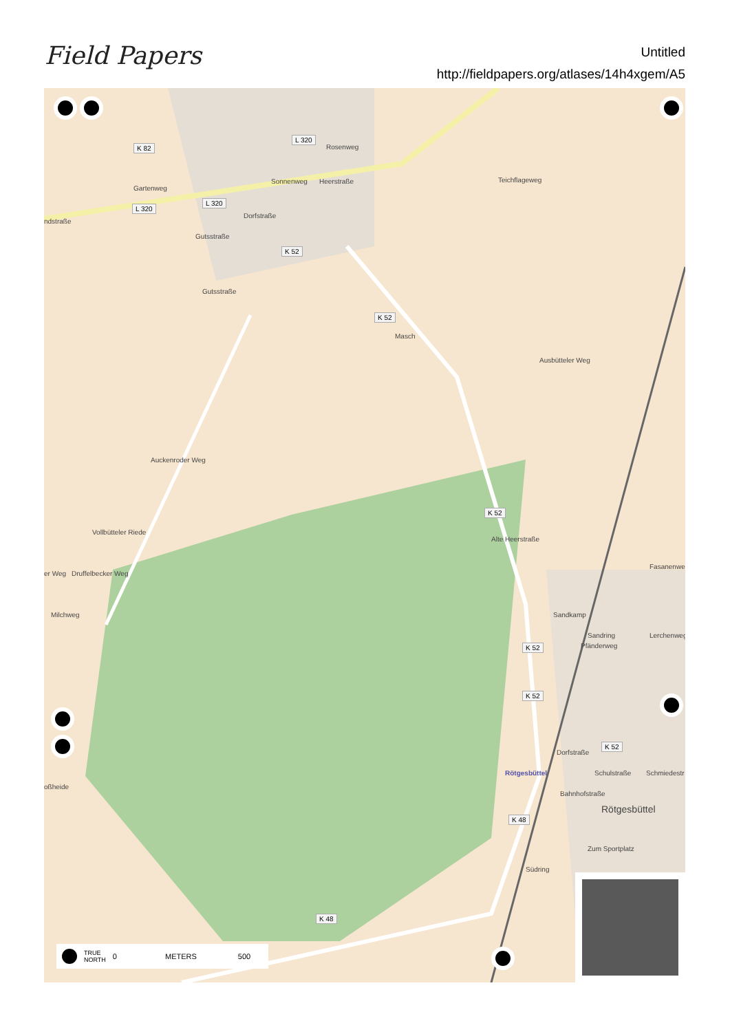Field Papers
Untitled
http://fieldpapers.org/atlases/14h4xgem/A5
L 320
K 82
ndstraße
Gartenweg
L 320
L 320
Rosenweg
Teichflageweg Sonnenweg Heerstraße
Dorfstraße
Gutsstraße
K 52
Gutsstraße
K 52
Masch
Ausbütteler Weg
Auckenroder Weg
Vollbütteler Riede
K 52
Alte Heerstraße
er Weg Druffelbecker Weg
Milchweg
Fasanenweg
Sandkamp
Lerchenweg Sandring
Pfänderweg K 52
K 52
Dorfstraße
K 52
Rötgesbüttel Schulstraße Schmiedestr
oßheide
Bahnhofstraße
Rötgesbüttel
K 48
Zum Sportplatz
Südring
K 48
TRUE
NORTH 0 METERS 500